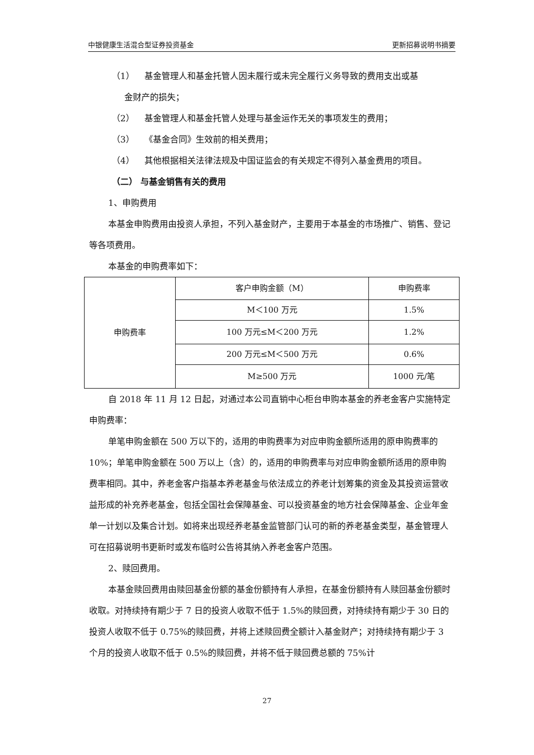中银健康生活混合型证券投资基金 更新招募说明书摘要
（1） 基金管理人和基金托管人因未履行或未完全履行义务导致的费用支出或基
金财产的损失；
（2） 基金管理人和基金托管人处理与基金运作无关的事项发生的费用；
（3） 《基金合同》生效前的相关费用；
（4） 其他根据相关法律法规及中国证监会的有关规定不得列入基金费用的项目。
（二） 与基金销售有关的费用
1、申购费用
本基金申购费用由投资人承担，不列入基金财产，主要用于本基金的市场推广、销售、登记等各项费用。
本基金的申购费率如下：
| 申购费率 | 客户申购金额（M） | 申购费率 |
| | M＜100 万元 | 1.5% |
| | 100 万元≤M＜200 万元 | 1.2% |
| | 200 万元≤M＜500 万元 | 0.6% |
| | M≥500 万元 | 1000 元/笔 |
自 2018 年 11 月 12 日起，对通过本公司直销中心柜台申购本基金的养老金客户实施特定申购费率：
单笔申购金额在 500 万以下的，适用的申购费率为对应申购金额所适用的原申购费率的 10%；单笔申购金额在 500 万以上（含）的，适用的申购费率与对应申购金额所适用的原申购费率相同。其中，养老金客户指基本养老基金与依法成立的养老计划筹集的资金及其投资运营收益形成的补充养老基金，包括全国社会保障基金、可以投资基金的地方社会保障基金、企业年金单一计划以及集合计划。如将来出现经养老基金监管部门认可的新的养老基金类型，基金管理人可在招募说明书更新时或发布临时公告将其纳入养老金客户范围。
2、赎回费用。
本基金赎回费用由赎回基金份额的基金份额持有人承担，在基金份额持有人赎回基金份额时收取。对持续持有期少于 7 日的投资人收取不低于 1.5%的赎回费，对持续持有期少于 30 日的投资人收取不低于 0.75%的赎回费，并将上述赎回费全额计入基金财产；对持续持有期少于 3 个月的投资人收取不低于 0.5%的赎回费，并将不低于赎回费总额的 75%计
27